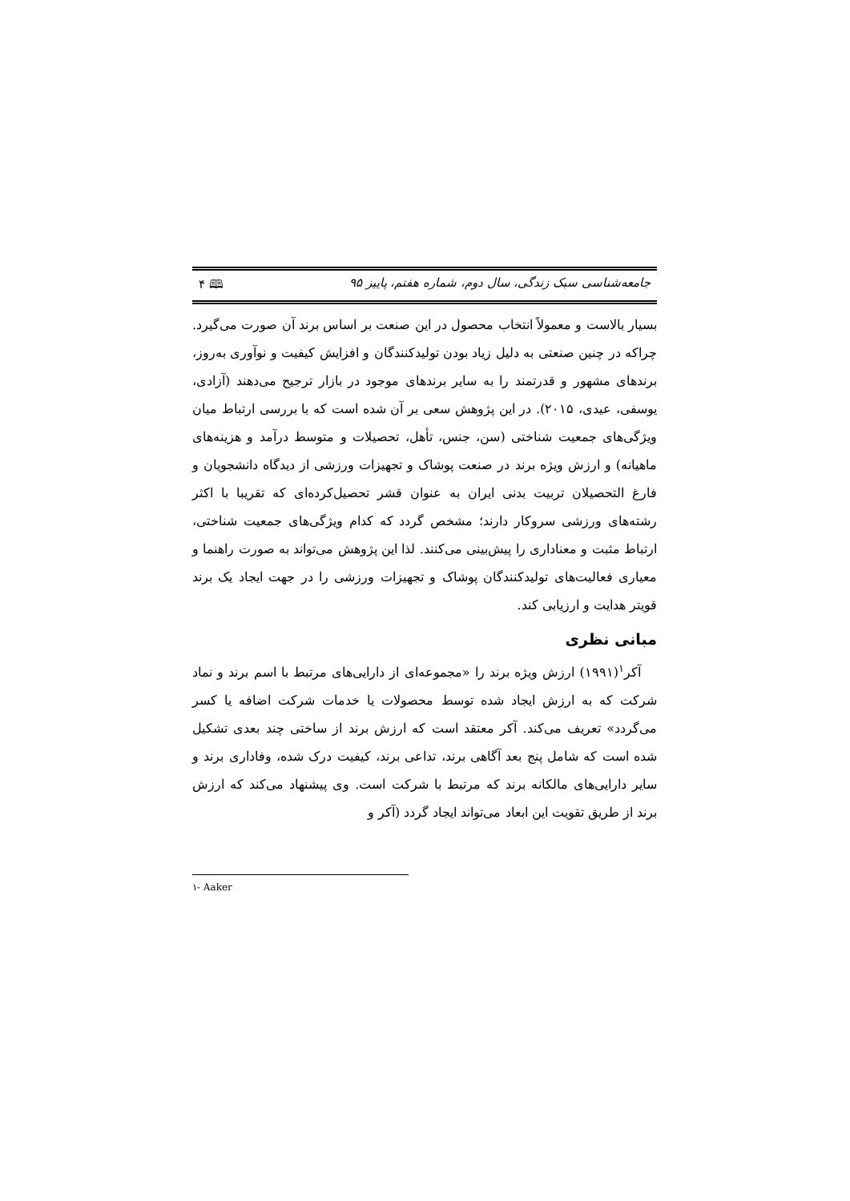جامعه‌شناسی سبک زندگی، سال دوم، شماره هفتم، پاییز ۹۵ 🕮 ۴
بسیار بالاست و معمولاً انتخاب محصول در این صنعت بر اساس برند آن صورت می‌گیرد. چراکه در چنین صنعتی به دلیل زیاد بودن تولیدکنندگان و افزایش کیفیت و نوآوری به‌روز، برندهای مشهور و قدرتمند را به سایر برندهای موجود در بازار ترجیح می‌دهند (آزادی، یوسفی، عیدی، ۲۰۱۵). در این پژوهش سعی بر آن شده است که با بررسی ارتباط میان ویژگی‌های جمعیت شناختی (سن، جنس، تأهل، تحصیلات و متوسط درآمد و هزینه‌های ماهیانه) و ارزش ویژه برند در صنعت پوشاک و تجهیزات ورزشی از دیدگاه دانشجویان و فارغ التحصیلان تربیت بدنی ایران به عنوان قشر تحصیل‌کرده‌ای که تقریبا با اکثر رشته‌های ورزشی سروکار دارند؛ مشخص گردد که کدام ویژگی‌های جمعیت شناختی، ارتباط مثبت و معناداری را پیش‌بینی می‌کنند. لذا این پژوهش می‌تواند به صورت راهنما و معیاری فعالیت‌های تولیدکنندگان پوشاک و تجهیزات ورزشی را در جهت ایجاد یک برند قویتر هدایت و ارزیابی کند.
مبانی نظری
آکر<sup>۱</sup>(۱۹۹۱) ارزش ویژه برند را «مجموعه‌ای از دارایی‌های مرتبط با اسم برند و نماد شرکت که به ارزش ایجاد شده توسط محصولات یا خدمات شرکت اضافه یا کسر می‌گردد» تعریف می‌کند. آکر معتقد است که ارزش برند از ساختی چند بعدی تشکیل شده است که شامل پنج بعد آگاهی برند، تداعی برند، کیفیت درک شده، وفاداری برند و سایر دارایی‌های مالکانه برند که مرتبط با شرکت است. وی پیشنهاد می‌کند که ارزش برند از طریق تقویت این ابعاد می‌تواند ایجاد گردد (آکر و
۱- Aaker